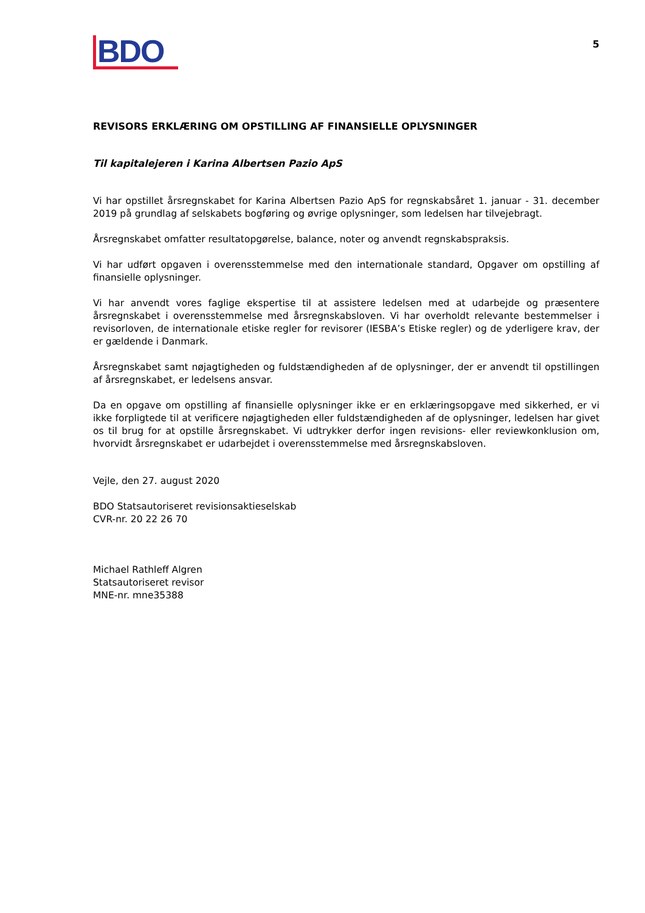BDO
5
REVISORS ERKLÆRING OM OPSTILLING AF FINANSIELLE OPLYSNINGER
Til kapitalejeren i Karina Albertsen Pazio ApS
Vi har opstillet årsregnskabet for Karina Albertsen Pazio ApS for regnskabsåret 1. januar - 31. december 2019 på grundlag af selskabets bogføring og øvrige oplysninger, som ledelsen har tilvejebragt.
Årsregnskabet omfatter resultatopgørelse, balance, noter og anvendt regnskabspraksis.
Vi har udført opgaven i overensstemmelse med den internationale standard, Opgaver om opstilling af finansielle oplysninger.
Vi har anvendt vores faglige ekspertise til at assistere ledelsen med at udarbejde og præsentere årsregnskabet i overensstemmelse med årsregnskabsloven. Vi har overholdt relevante bestemmelser i revisorloven, de internationale etiske regler for revisorer (IESBA’s Etiske regler) og de yderligere krav, der er gældende i Danmark.
Årsregnskabet samt nøjagtigheden og fuldstændigheden af de oplysninger, der er anvendt til opstillingen af årsregnskabet, er ledelsens ansvar.
Da en opgave om opstilling af finansielle oplysninger ikke er en erklæringsopgave med sikkerhed, er vi ikke forpligtede til at verificere nøjagtigheden eller fuldstændigheden af de oplysninger, ledelsen har givet os til brug for at opstille årsregnskabet. Vi udtrykker derfor ingen revisions- eller reviewkonklusion om, hvorvidt årsregnskabet er udarbejdet i overensstemmelse med årsregnskabsloven.
Vejle, den 27. august 2020
BDO Statsautoriseret revisionsaktieselskab
CVR-nr. 20 22 26 70
Michael Rathleff Algren
Statsautoriseret revisor
MNE-nr. mne35388